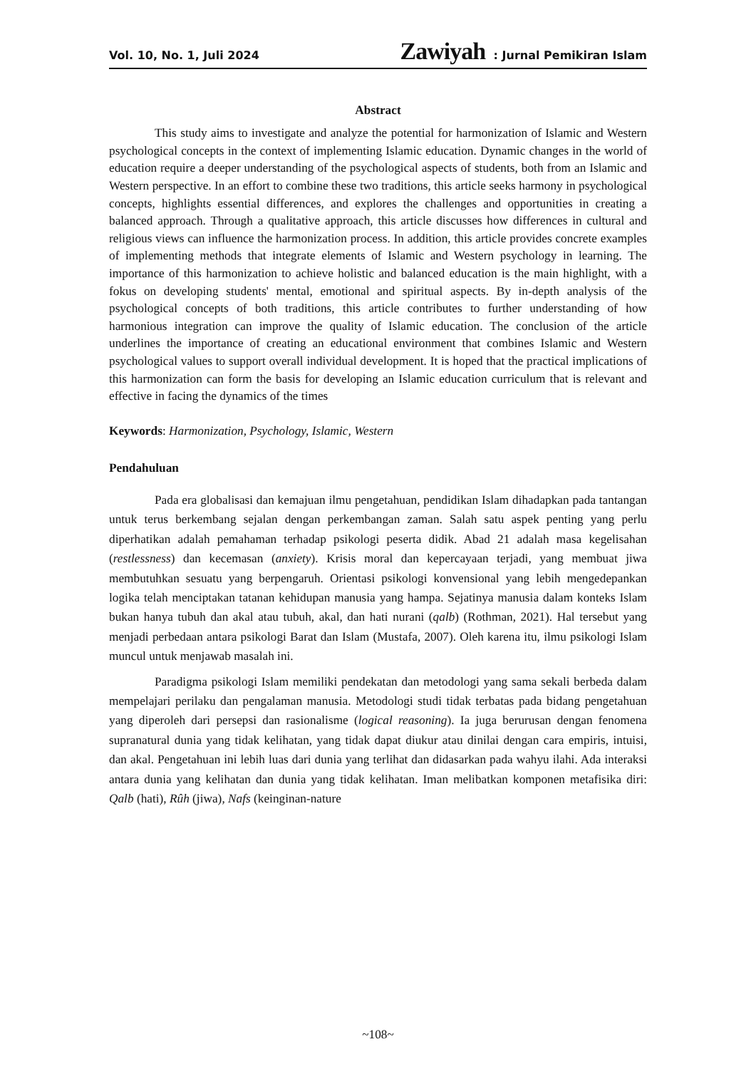Vol. 10, No. 1, Juli 2024 Zawiyah : Jurnal Pemikiran Islam
Abstract
This study aims to investigate and analyze the potential for harmonization of Islamic and Western psychological concepts in the context of implementing Islamic education. Dynamic changes in the world of education require a deeper understanding of the psychological aspects of students, both from an Islamic and Western perspective. In an effort to combine these two traditions, this article seeks harmony in psychological concepts, highlights essential differences, and explores the challenges and opportunities in creating a balanced approach. Through a qualitative approach, this article discusses how differences in cultural and religious views can influence the harmonization process. In addition, this article provides concrete examples of implementing methods that integrate elements of Islamic and Western psychology in learning. The importance of this harmonization to achieve holistic and balanced education is the main highlight, with a fokus on developing students' mental, emotional and spiritual aspects. By in-depth analysis of the psychological concepts of both traditions, this article contributes to further understanding of how harmonious integration can improve the quality of Islamic education. The conclusion of the article underlines the importance of creating an educational environment that combines Islamic and Western psychological values to support overall individual development. It is hoped that the practical implications of this harmonization can form the basis for developing an Islamic education curriculum that is relevant and effective in facing the dynamics of the times
Keywords: Harmonization, Psychology, Islamic, Western
Pendahuluan
Pada era globalisasi dan kemajuan ilmu pengetahuan, pendidikan Islam dihadapkan pada tantangan untuk terus berkembang sejalan dengan perkembangan zaman. Salah satu aspek penting yang perlu diperhatikan adalah pemahaman terhadap psikologi peserta didik. Abad 21 adalah masa kegelisahan (restlessness) dan kecemasan (anxiety). Krisis moral dan kepercayaan terjadi, yang membuat jiwa membutuhkan sesuatu yang berpengaruh. Orientasi psikologi konvensional yang lebih mengedepankan logika telah menciptakan tatanan kehidupan manusia yang hampa. Sejatinya manusia dalam konteks Islam bukan hanya tubuh dan akal atau tubuh, akal, dan hati nurani (qalb) (Rothman, 2021). Hal tersebut yang menjadi perbedaan antara psikologi Barat dan Islam (Mustafa, 2007). Oleh karena itu, ilmu psikologi Islam muncul untuk menjawab masalah ini.
Paradigma psikologi Islam memiliki pendekatan dan metodologi yang sama sekali berbeda dalam mempelajari perilaku dan pengalaman manusia. Metodologi studi tidak terbatas pada bidang pengetahuan yang diperoleh dari persepsi dan rasionalisme (logical reasoning). Ia juga berurusan dengan fenomena supranatural dunia yang tidak kelihatan, yang tidak dapat diukur atau dinilai dengan cara empiris, intuisi, dan akal. Pengetahuan ini lebih luas dari dunia yang terlihat dan didasarkan pada wahyu ilahi. Ada interaksi antara dunia yang kelihatan dan dunia yang tidak kelihatan. Iman melibatkan komponen metafisika diri: Qalb (hati), Rûh (jiwa), Nafs (keinginan-nature
~108~